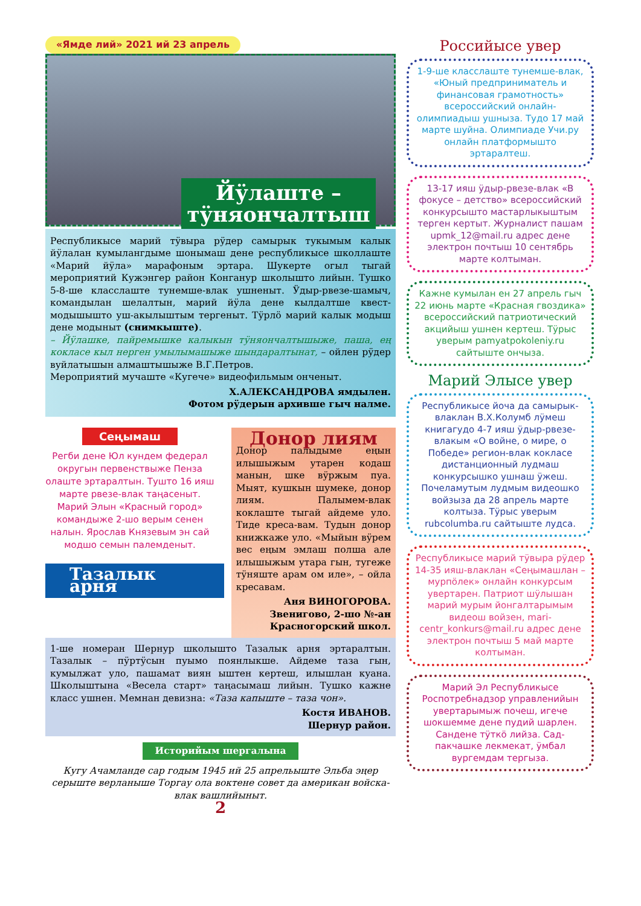«Ямде лий» 2021 ий 23 апрель
Йӱлаште – тӱняончалтыш
Республикысе марий тӱвыра рӱдер самырык тукымым калык йӱлалан кумылангдыме шонымаш дене республикысе школлаште «Марий йӱла» марафоным эртара. Шукерте огыл тыгай мероприятий Кужэнгер район Конганур школышто лийын. Тушко 5-8-ше класслаште тунемше-влак ушненыт. Ӱдыр-рвезе-шамыч, командылан шелалтын, марий йӱла дене кылдалтше квест-модышышто уш-акылыштым тергеныт. Тӱрлӧ марий калык модыш дене модыныт (снимкыште).
– Йӱлашке, пайремышке калыкын тӱняончалтышыже, паша, ең кокласе кыл нерген умылымашыже шындаралтынат, – ойлен рӱдер вуйлатышын алмаштышыже В.Г.Петров.
Мероприятий мучаште «Кугече» видеофильмым онченыт.
Х.АЛЕКСАНДРОВА ямдылен.
Фотом рӱдерын архивше гыч налме.
Сеңымаш
Регби дене Юл кундем федерал округын первенствыже Пенза олаште эртаралтын. Туштo 16 ияш марте рвезе-влак таңасеныт. Марий Элын «Красный город» командыже 2-шо верым сенен налын. Ярослав Князевым эн сай модшо семын палемденыт.
Тазалык арня
Донор лиям
Донор палыдыме еңын илышыжым утарен кодаш манын, шке вӱржым пуа. Мыят, кушкын шумеке, донор лиям. Палымем-влак коклаште тыгай айдеме уло. Тиде креса-вам. Тудын донор книжкаже уло. «Мыйын вӱрем вес еңым эмлаш полша але илышыжым утара гын, тугеже тӱняште арам ом иле», – ойла кресавам.
Аня ВИНОГОРОВА.
Звенигово, 2-шо №-ан
Красногорский школ.
1-ше номеран Шернур школышто Тазалык арня эртаралтын. Тазалык – пӱртӱсын пуымо поянлыкше. Айдеме таза гын, кумылжат уло, пашамат виян ыштен кертеш, илышлан куана. Школыштына «Весела старт» таңасымаш лийын. Тушко кажне класс ушнен. Мемнан девизна: «Таза капыште – таза чон».
Костя ИВАНОВ.
Шернур район.
Историйым шергалына
Кугу Ачамланде сар годым 1945 ий 25 апрельыште Эльба эңер серыште верланыше Торгау ола воктене совет да американ войска-влак вашлийыныт.
2
Российысе увер
1-9-ше класслаште тунемше-влак, «Юный предприниматель и финансовая грамотность» всероссийский онлайн-олимпиадыш ушныза. Тудо 17 май марте шуйна. Олимпиаде Учи.ру онлайн платформышто эртаралтеш.
13-17 ияш ӱдыр-рвезе-влак «В фокусе – детство» всероссийский конкурсышто мастарлыкыштым терген кертыт. Журналист пашам upmk_12@mail.ru адрес дене электрон почтыш 10 сентябрь марте колтыман.
Кажне кумылан ен 27 апрель гыч 22 июнь марте «Красная гвоздика» всероссийский патриотический акцийыш ушнен кертеш. Тӱрыс уверым pamyatpokoleniy.ru сайтыште ончыза.
Марий Элысе увер
Республикысе йоча да самырык-влаклан В.Х.Колумб лӱмеш книгагудо 4-7 ияш ӱдыр-рвезе-влакым «О войне, о мире, о Победе» регион-влак кокласе дистанционный лудмаш конкурсышко ушнаш ӱжеш. Почеламутым лудмым видеошко войзыза да 28 апрель марте колтыза. Тӱрыс уверым rubcolumba.ru сайтыште лудса.
Республикысе марий тӱвыра рӱдер 14-35 ияш-влаклан «Сеңымашлан – мурпӧлек» онлайн конкурсым увертарен. Патриот шӱлышан марий мурым йонгалтарымым видеош войзен, mari-centr_konkurs@mail.ru адрес дене электрон почтыш 5 май марте колтыман.
Марий Эл Республикысе Роспотребнадзор управленийын увертарымыж почеш, игече шокшемме дене пудий шарлен. Сандене тӱткӧ лийза. Сад-пакчашке лекмекат, ӱмбал вургемдам тергыза.